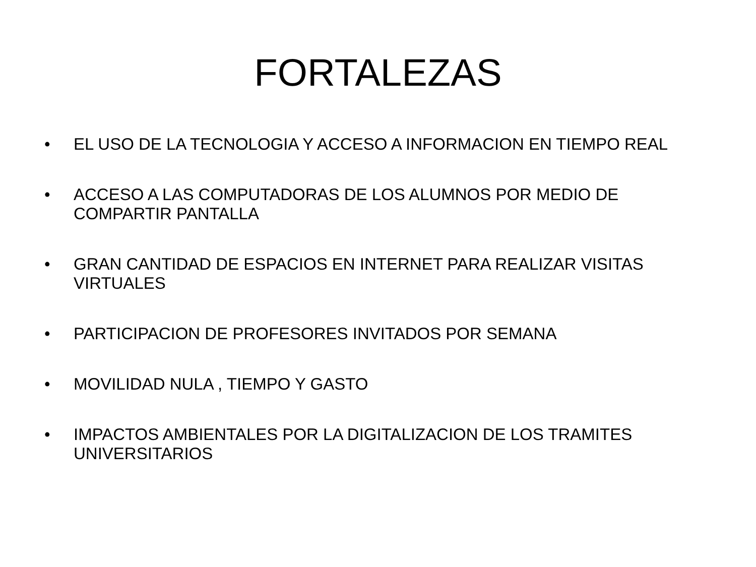FORTALEZAS
• EL USO DE LA TECNOLOGIA Y ACCESO A INFORMACION EN TIEMPO REAL
• ACCESO A LAS COMPUTADORAS DE LOS ALUMNOS POR MEDIO DE COMPARTIR PANTALLA
• GRAN CANTIDAD DE ESPACIOS EN INTERNET PARA REALIZAR VISITAS VIRTUALES
• PARTICIPACION DE PROFESORES INVITADOS POR SEMANA
• MOVILIDAD NULA , TIEMPO Y GASTO
• IMPACTOS AMBIENTALES POR LA DIGITALIZACION DE LOS TRAMITES UNIVERSITARIOS